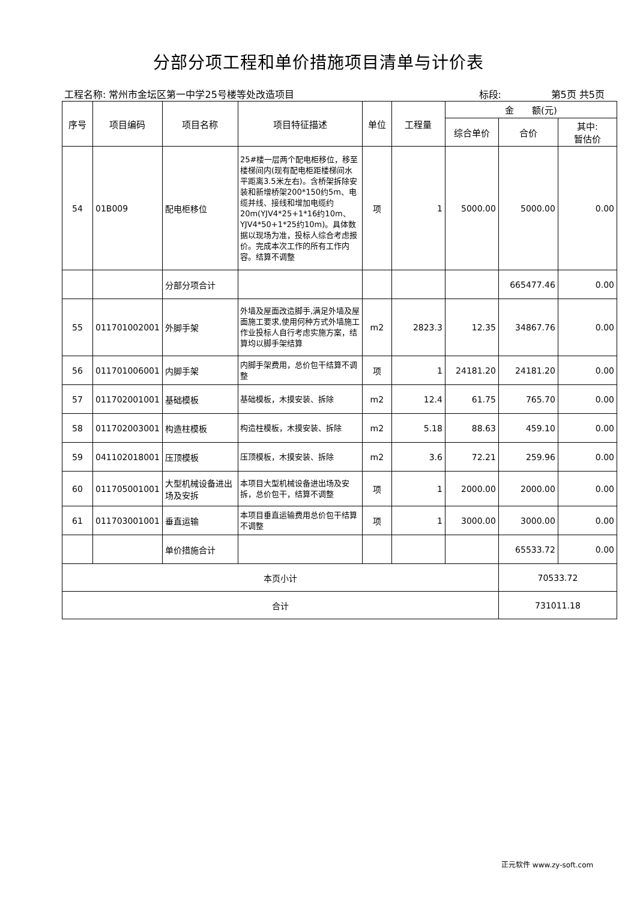分部分项工程和单价措施项目清单与计价表
工程名称: 常州市金坛区第一中学25号楼等处改造项目 标段: 第5页 共5页
| 序号 | 项目编码 | 项目名称 | 项目特征描述 | 单位 | 工程量 | 金 额(元) | | |
| --- | --- | --- | --- | --- | --- | --- | --- | --- |
| | | | | | | 综合单价 | 合价 | 其中: 暂估价 |
| 54 | 01B009 | 配电柜移位 | 25#楼一层两个配电柜移位，移至楼梯间内(现有配电柜距楼梯间水平距离3.5米左右)。含桥架拆除安装和新增桥架200*150约5m、电缆并线、接线和增加电缆约20m(YJV4*25+1*16约10m、YJV4*50+1*25约10m)。具体数据以现场为准，投标人综合考虑报价。完成本次工作的所有工作内容。结算不调整 | 项 | 1 | 5000.00 | 5000.00 | 0.00 |
| | | 分部分项合计 | | | | | 665477.46 | 0.00 |
| 55 | 011701002001 | 外脚手架 | 外墙及屋面改造脚手,满足外墙及屋面施工要求,使用何种方式外墙施工作业投标人自行考虑实施方案，结算均以脚手架结算 | m2 | 2823.3 | 12.35 | 34867.76 | 0.00 |
| 56 | 011701006001 | 内脚手架 | 内脚手架费用，总价包干结算不调整 | 项 | 1 | 24181.20 | 24181.20 | 0.00 |
| 57 | 011702001001 | 基础模板 | 基础模板，木摸安装、拆除 | m2 | 12.4 | 61.75 | 765.70 | 0.00 |
| 58 | 011702003001 | 构造柱模板 | 构造柱模板，木摸安装、拆除 | m2 | 5.18 | 88.63 | 459.10 | 0.00 |
| 59 | 041102018001 | 压顶模板 | 压顶模板，木摸安装、拆除 | m2 | 3.6 | 72.21 | 259.96 | 0.00 |
| 60 | 011705001001 | 大型机械设备进出场及安拆 | 本项目大型机械设备进出场及安拆，总价包干，结算不调整 | 项 | 1 | 2000.00 | 2000.00 | 0.00 |
| 61 | 011703001001 | 垂直运输 | 本项目垂直运输费用总价包干结算不调整 | 项 | 1 | 3000.00 | 3000.00 | 0.00 |
| | | 单价措施合计 | | | | | 65533.72 | 0.00 |
| 本页小计 | | | | | | | 70533.72 | |
| 合计 | | | | | | | 731011.18 | |
正元软件 www.zy-soft.com